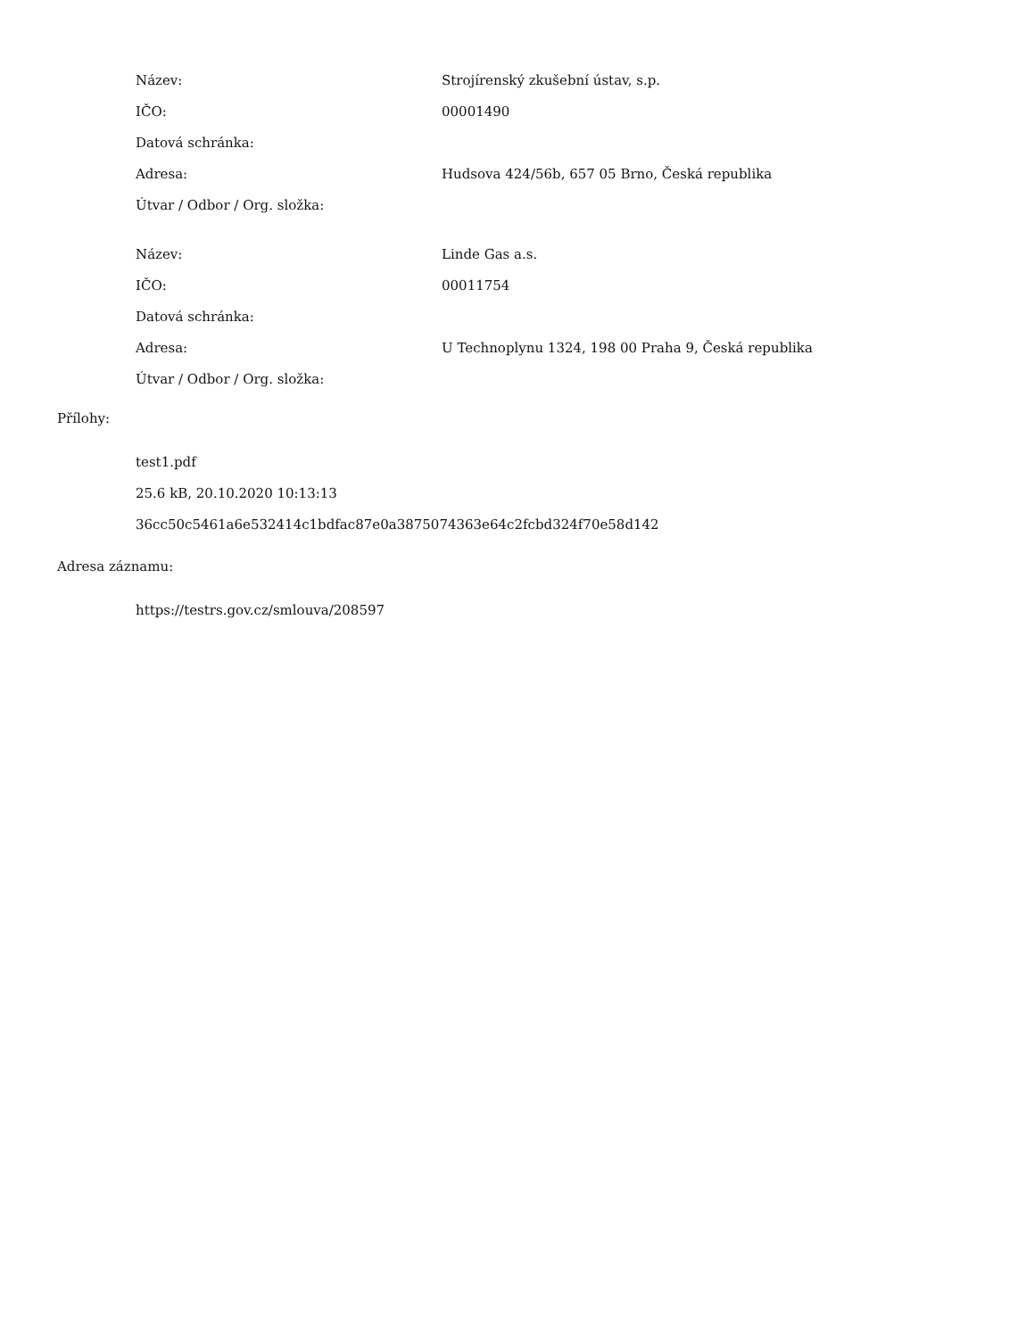| Název: | Strojírenský zkušební ústav, s.p. |
| IČO: | 00001490 |
| Datová schránka: | |
| Adresa: | Hudsova 424/56b, 657 05 Brno, Česká republika |
| Útvar / Odbor / Org. složka: | |
| Název: | Linde Gas a.s. |
| IČO: | 00011754 |
| Datová schránka: | |
| Adresa: | U Technoplynu 1324, 198 00 Praha 9, Česká republika |
| Útvar / Odbor / Org. složka: | |
Přílohy:
test1.pdf
25.6 kB, 20.10.2020 10:13:13
36cc50c5461a6e532414c1bdfac87e0a3875074363e64c2fcbd324f70e58d142
Adresa záznamu:
https://testrs.gov.cz/smlouva/208597